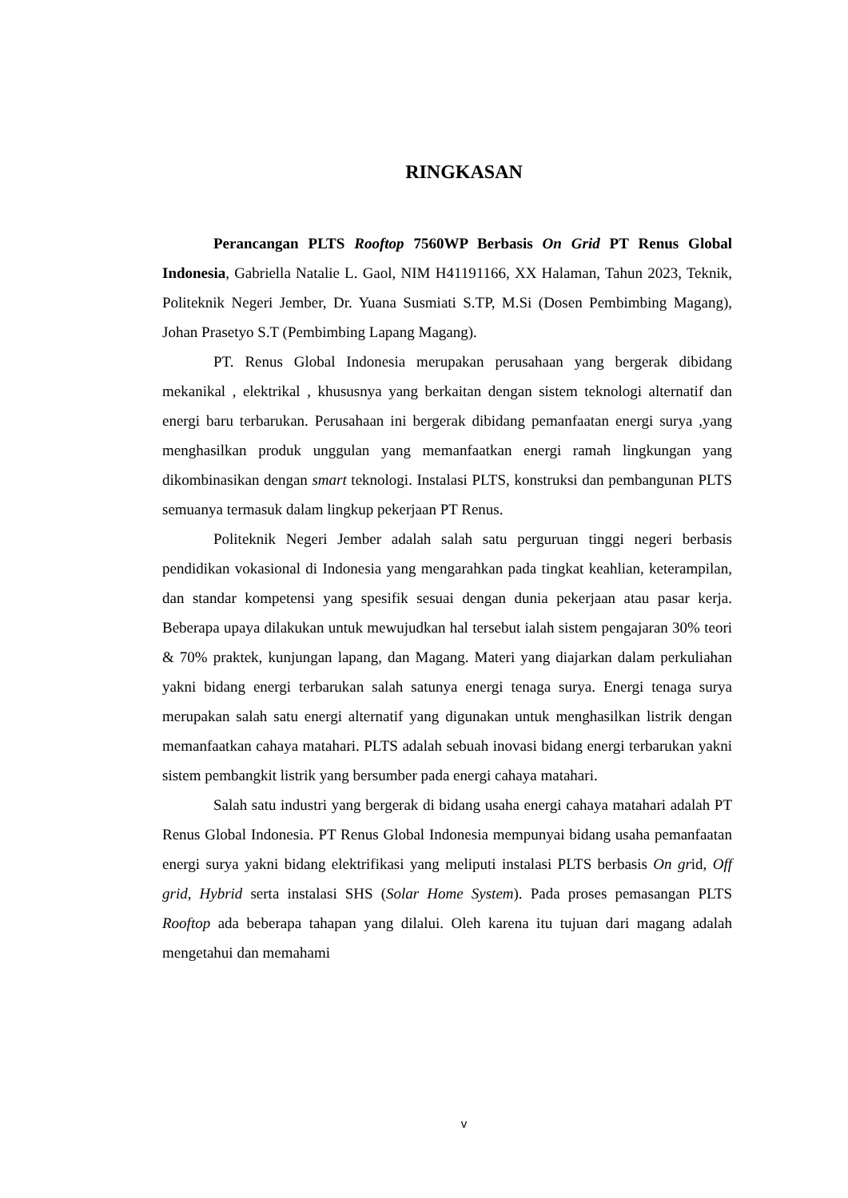RINGKASAN
Perancangan PLTS Rooftop 7560WP Berbasis On Grid PT Renus Global Indonesia, Gabriella Natalie L. Gaol, NIM H41191166, XX Halaman, Tahun 2023, Teknik, Politeknik Negeri Jember, Dr. Yuana Susmiati S.TP, M.Si (Dosen Pembimbing Magang), Johan Prasetyo S.T (Pembimbing Lapang Magang).
PT. Renus Global Indonesia merupakan perusahaan yang bergerak dibidang mekanikal , elektrikal , khususnya yang berkaitan dengan sistem teknologi alternatif dan energi baru terbarukan. Perusahaan ini bergerak dibidang pemanfaatan energi surya ,yang menghasilkan produk unggulan yang memanfaatkan energi ramah lingkungan yang dikombinasikan dengan smart teknologi. Instalasi PLTS, konstruksi dan pembangunan PLTS semuanya termasuk dalam lingkup pekerjaan PT Renus.
Politeknik Negeri Jember adalah salah satu perguruan tinggi negeri berbasis pendidikan vokasional di Indonesia yang mengarahkan pada tingkat keahlian, keterampilan, dan standar kompetensi yang spesifik sesuai dengan dunia pekerjaan atau pasar kerja. Beberapa upaya dilakukan untuk mewujudkan hal tersebut ialah sistem pengajaran 30% teori & 70% praktek, kunjungan lapang, dan Magang. Materi yang diajarkan dalam perkuliahan yakni bidang energi terbarukan salah satunya energi tenaga surya. Energi tenaga surya merupakan salah satu energi alternatif yang digunakan untuk menghasilkan listrik dengan memanfaatkan cahaya matahari. PLTS adalah sebuah inovasi bidang energi terbarukan yakni sistem pembangkit listrik yang bersumber pada energi cahaya matahari.
Salah satu industri yang bergerak di bidang usaha energi cahaya matahari adalah PT Renus Global Indonesia. PT Renus Global Indonesia mempunyai bidang usaha pemanfaatan energi surya yakni bidang elektrifikasi yang meliputi instalasi PLTS berbasis On grid, Off grid, Hybrid serta instalasi SHS (Solar Home System). Pada proses pemasangan PLTS Rooftop ada beberapa tahapan yang dilalui. Oleh karena itu tujuan dari magang adalah mengetahui dan memahami
v